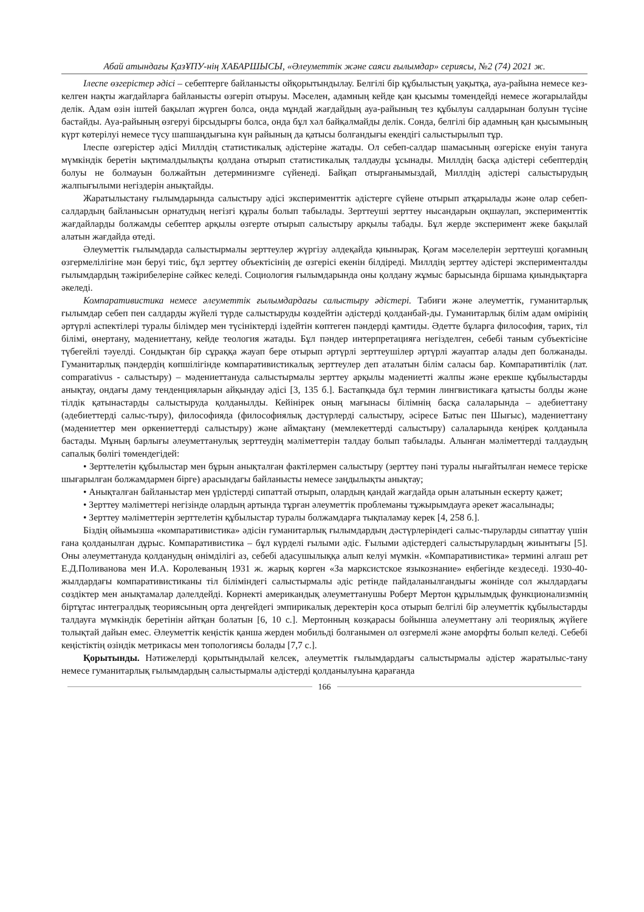Абай атындағы ҚазҰПУ-нің ХАБАРШЫСЫ, «Әлеуметтік және саяси ғылымдар» сериясы, №2 (74) 2021 ж.
Ілеспе өзгерістер әдісі – себептерге байланысты ойқорытындылау. Белгілі бір құбылыстың уақытқа, ауа-райына немесе кез-келген нақты жағдайларға байланысты өзгеріп отыруы. Мәселен, адамның кейде қан қысымы төмендейді немесе жоғарылайды делік. Адам өзін іштей бақылап жүрген болса, онда мұндай жағдайдың ауа-райының тез құбылуы салдарынан болуын түсіне бастайды. Ауа-райының өзгеруі бірсыдырғы болса, онда бұл хәл байқалмайды делік. Сонда, белгілі бір адамның қан қысымының күрт көтерілуі немесе түсу шапшаңдығына күн райының да қатысы болғандығы екендігі салыстырылып тұр.
Ілеспе өзгерістер әдісі Миллдің статистикалық әдістеріне жатады. Ол себеп-салдар шамасының өзгеріске енуін тануға мүмкіндік беретін ықтималдылықты қолдана отырып статистикалық талдауды ұсынады. Миллдің басқа әдістері себептердің болуы не болмауын болжайтын детерминизмге сүйенеді. Байқап отырғанымыздай, Миллдің әдістері салыстырудың жалпығылыми негіздерін анықтайды.
Жаратылыстану ғылымдарында салыстыру әдісі эксперименттік әдістерге сүйене отырып атқарылады және олар себеп-салдардың байланысын орнатудың негізгі құралы болып табылады. Зерттеуші зерттеу нысандарын оқшаулап, эксперименттік жағдайларды болжамды себептер арқылы өзгерте отырып салыстыру арқылы табады. Бұл жерде эксперимент жеке бақылай алатын жағдайда өтеді.
Әлеуметтік ғылымдарда салыстырмалы зерттеулер жүргізу әлдеқайда қиынырақ. Қоғам мәселелерін зерттеуші қоғамның өзгермелілігіне мән беруі тиіс, бұл зерттеу объектісінің де өзгерісі екенін білдіреді. Миллдің зерттеу әдістері эксперименталды ғылымдардың тәжірибелеріне сәйкес келеді. Социология ғылымдарында оны қолдану жұмыс барысында біршама қиындықтарға әкеледі.
Компаративистика немесе әлеуметтік ғылымдардағы салыстыру әдістері. Табиғи және әлеуметтік, гуманитарлық ғылымдар себеп пен салдарды жүйелі түрде салыстыруды көздейтін әдістерді қолданбай-ды. Гуманитарлық білім адам өмірінің әртүрлі аспектілері туралы білімдер мен түсініктерді іздейтін көптеген пәндерді қамтиды. Әдетте бұларға философия, тарих, тіл білімі, өнертану, мәдениеттану, кейде теология жатады. Бұл пәндер интерпретацияға негізделген, себебі таным субъектісіне түбегейлі тәуелді. Сондықтан бір сұраққа жауап бере отырып әртүрлі зерттеушілер әртүрлі жауаптар алады деп болжанады. Гуманитарлық пәндердің көпшілігінде компаративистикалық зерттеулер деп аталатын білім саласы бар. Компаративтілік (лат. comparativus - салыстыру) – мәдениеттануда салыстырмалы зерттеу арқылы мәдениетті жалпы және ерекше құбылыстарды анықтау, ондағы даму тенденцияларын айқындау әдісі [3, 135 б.]. Бастапқыда бұл термин лингвистикаға қатысты болды және тілдік қатынастарды салыстыруда қолданылды. Кейінірек оның мағынасы білімнің басқа салаларында – әдебиеттану (әдебиеттерді салыс-тыру), философияда (философиялық дәстүрлерді салыстыру, әсіресе Батыс пен Шығыс), мәдениеттану (мәдениеттер мен өркениеттерді салыстыру) және аймақтану (мемлекеттерді салыстыру) салаларында кеңірек қолданыла бастады. Мұның барлығы әлеуметтанулық зерттеудің мәліметтерін талдау болып табылады. Алынған мәліметтерді талдаудың сапалық бөлігі төмендегідей:
• Зерттелетін құбылыстар мен бұрын анықталған фактілермен салыстыру (зерттеу пәні туралы нығайтылған немесе теріске шығарылған болжамдармен бірге) арасындағы байланысты немесе заңдылықты анықтау;
• Анықталған байланыстар мен үрдістерді сипаттай отырып, олардың қандай жағдайда орын алатынын ескерту қажет;
• Зерттеу мәліметтері негізінде олардың артында тұрған әлеуметтік проблеманы тұжырымдауға әрекет жасалынады;
• Зерттеу мәліметтерін зерттелетін құбылыстар туралы болжамдарға тықпаламау керек [4, 258 б.].
Біздің ойымызша «компаративистика» әдісін гуманитарлық ғылымдардың дәстүрлеріндегі салыс-тыруларды сипаттау үшін ғана қолданылған дұрыс. Компаративистика – бұл күрделі ғылыми әдіс. Ғылыми әдістердегі салыстырулардың жиынтығы [5]. Оны әлеуметтануда қолданудың өнімділігі аз, себебі адасушылыққа алып келуі мүмкін. «Компаративистика» термині алғаш рет Е.Д.Поливанова мен И.А. Королеваның 1931 ж. жарық көрген «За марксистское языкознание» еңбегінде кездеседі. 1930-40-жылдардағы компаративистиканы тіл біліміндегі салыстырмалы әдіс ретінде пайдаланылғандығы жөнінде сол жылдардағы сөздіктер мен анықтамалар дәлелдейді. Көрнекті американдық әлеуметтанушы Роберт Мертон құрылымдық функционализмнің біртұтас интегралдық теориясының орта деңгейдегі эмпирикалық деректерін қоса отырып белгілі бір әлеуметтік құбылыстарды талдауға мүмкіндік беретінін айтқан болатын [6, 10 с.]. Мертонның көзқарасы бойынша әлеуметтану әлі теориялық жүйеге толықтай дайын емес. Әлеуметтік кеңістік қанша жерден мобильді болғанымен ол өзгермелі және аморфты болып келеді. Себебі кеңістіктің өзіндік метрикасы мен топологиясы болады [7,7 с.].
Қорытынды. Нәтижелерді қорытындылай келсек, әлеуметтік ғылымдардағы салыстырмалы әдістер жаратылыс-тану немесе гуманитарлық ғылымдардың салыстырмалы әдістерді қолданылуына қарағанда
166